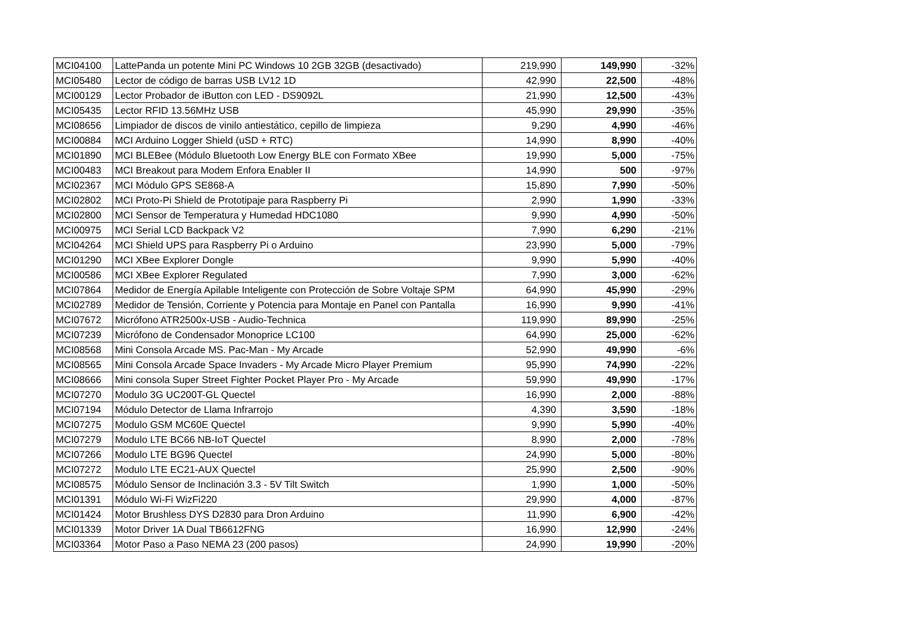| MCI04100 | LattePanda un potente Mini PC Windows 10 2GB 32GB (desactivado) | 219,990 | 149,990 | -32% |
| MCI05480 | Lector de código de barras USB LV12 1D | 42,990 | 22,500 | -48% |
| MCI00129 | Lector Probador de iButton con LED - DS9092L | 21,990 | 12,500 | -43% |
| MCI05435 | Lector RFID 13.56MHz USB | 45,990 | 29,990 | -35% |
| MCI08656 | Limpiador de discos de vinilo antiestático, cepillo de limpieza | 9,290 | 4,990 | -46% |
| MCI00884 | MCI Arduino Logger Shield (uSD + RTC) | 14,990 | 8,990 | -40% |
| MCI01890 | MCI BLEBee (Módulo Bluetooth Low Energy BLE con Formato XBee | 19,990 | 5,000 | -75% |
| MCI00483 | MCI Breakout para Modem Enfora Enabler II | 14,990 | 500 | -97% |
| MCI02367 | MCI Módulo GPS SE868-A | 15,890 | 7,990 | -50% |
| MCI02802 | MCI Proto-Pi Shield de Prototipaje para Raspberry Pi | 2,990 | 1,990 | -33% |
| MCI02800 | MCI Sensor de Temperatura y Humedad HDC1080 | 9,990 | 4,990 | -50% |
| MCI00975 | MCI Serial LCD Backpack V2 | 7,990 | 6,290 | -21% |
| MCI04264 | MCI Shield UPS para Raspberry Pi o Arduino | 23,990 | 5,000 | -79% |
| MCI01290 | MCI XBee Explorer Dongle | 9,990 | 5,990 | -40% |
| MCI00586 | MCI XBee Explorer Regulated | 7,990 | 3,000 | -62% |
| MCI07864 | Medidor de Energía Apilable Inteligente con Protección de Sobre Voltaje SPM | 64,990 | 45,990 | -29% |
| MCI02789 | Medidor de Tensión, Corriente y Potencia para Montaje en Panel con Pantalla | 16,990 | 9,990 | -41% |
| MCI07672 | Micrófono ATR2500x-USB - Audio-Technica | 119,990 | 89,990 | -25% |
| MCI07239 | Micrófono de Condensador Monoprice LC100 | 64,990 | 25,000 | -62% |
| MCI08568 | Mini Consola Arcade MS. Pac-Man - My Arcade | 52,990 | 49,990 | -6% |
| MCI08565 | Mini Consola Arcade Space Invaders - My Arcade Micro Player Premium | 95,990 | 74,990 | -22% |
| MCI08666 | Mini consola Super Street Fighter Pocket Player Pro - My Arcade | 59,990 | 49,990 | -17% |
| MCI07270 | Modulo 3G UC200T-GL Quectel | 16,990 | 2,000 | -88% |
| MCI07194 | Módulo Detector de Llama Infrarrojo | 4,390 | 3,590 | -18% |
| MCI07275 | Modulo GSM MC60E Quectel | 9,990 | 5,990 | -40% |
| MCI07279 | Modulo LTE BC66 NB-IoT Quectel | 8,990 | 2,000 | -78% |
| MCI07266 | Modulo LTE BG96 Quectel | 24,990 | 5,000 | -80% |
| MCI07272 | Modulo LTE EC21-AUX Quectel | 25,990 | 2,500 | -90% |
| MCI08575 | Módulo Sensor de Inclinación 3.3 - 5V Tilt Switch | 1,990 | 1,000 | -50% |
| MCI01391 | Módulo Wi-Fi WizFi220 | 29,990 | 4,000 | -87% |
| MCI01424 | Motor Brushless DYS D2830 para Dron Arduino | 11,990 | 6,900 | -42% |
| MCI01339 | Motor Driver 1A Dual TB6612FNG | 16,990 | 12,990 | -24% |
| MCI03364 | Motor Paso a Paso NEMA 23 (200 pasos) | 24,990 | 19,990 | -20% |